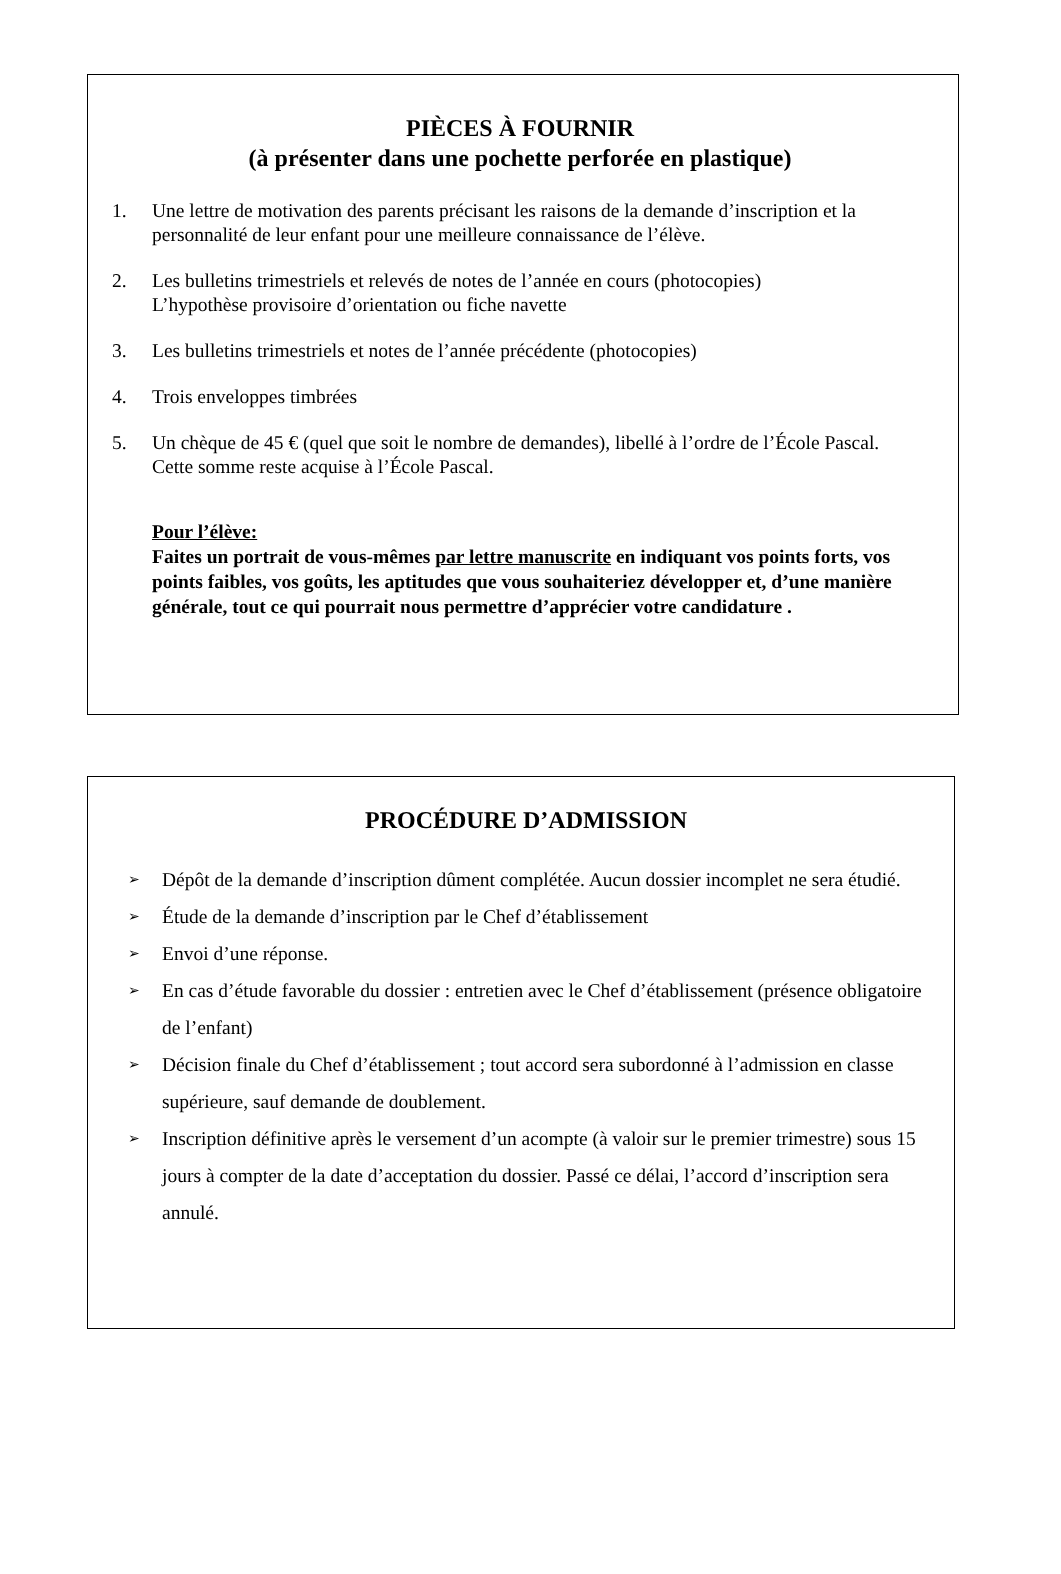PIÈCES À FOURNIR
(à présenter dans une pochette perforée en plastique)
1. Une lettre de motivation des parents précisant les raisons de la demande d’inscription et la personnalité de leur enfant pour une meilleure connaissance de l’élève.
2. Les bulletins trimestriels et relevés de notes de l’année en cours (photocopies)
L’hypothèse provisoire d’orientation ou fiche navette
3. Les bulletins trimestriels et notes de l’année précédente (photocopies)
4. Trois enveloppes timbrées
5. Un chèque de 45 € (quel que soit le nombre de demandes), libellé à l’ordre de l’École Pascal.
Cette somme reste acquise à l’École Pascal.
Pour l’élève:
Faites un portrait de vous-mêmes par lettre manuscrite en indiquant vos points forts, vos points faibles, vos goûts, les aptitudes que vous souhaiteriez développer et, d’une manière générale, tout ce qui pourrait nous permettre d’apprécier votre candidature .
PROCÉDURE D’ADMISSION
➢ Dépôt de la demande d’inscription dûment complétée. Aucun dossier incomplet ne sera étudié.
➢ Étude de la demande d’inscription par le Chef d’établissement
➢ Envoi d’une réponse.
➢ En cas d’étude favorable du dossier : entretien avec le Chef d’établissement (présence obligatoire de l’enfant)
➢ Décision finale du Chef d’établissement ; tout accord sera subordonné à l’admission en classe supérieure, sauf demande de doublement.
➢ Inscription définitive après le versement d’un acompte (à valoir sur le premier trimestre) sous 15 jours à compter de la date d’acceptation du dossier. Passé ce délai, l’accord d’inscription sera annulé.